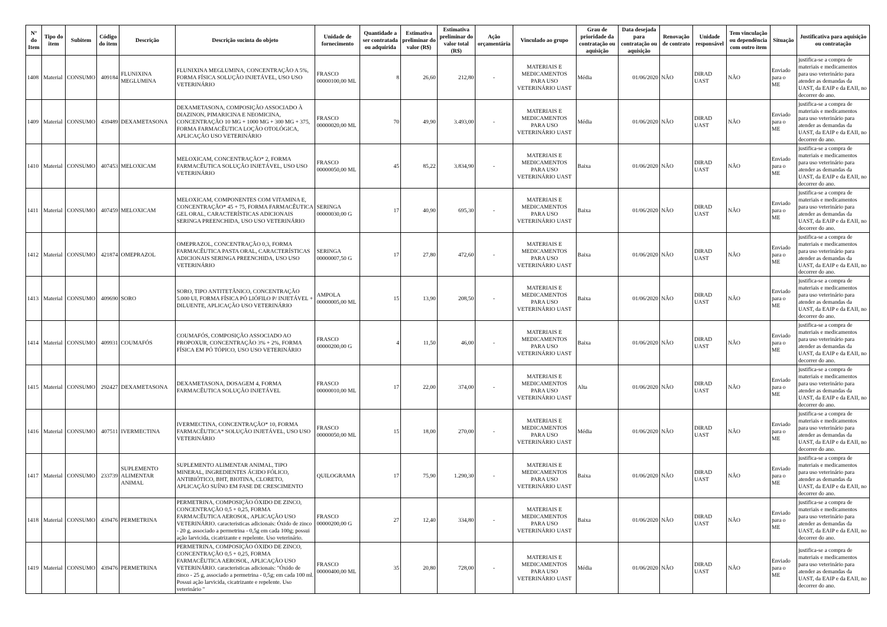| Nº do Item | Tipo do item | Subitem | Código do item | Descrição | Descrição sucinta do objeto | Unidade de fornecimento | Quantidade a ser contratada ou adquirida | Estimativa preliminar do valor (R$) | Estimativa preliminar do valor total (R$) | Ação orçamentária | Vinculado ao grupo | Grau de prioridade da contratação ou aquisição | Data desejada para contratação ou aquisição | Renovação de contrato | Unidade responsável | Tem vinculação ou dependência com outro item | Situação | Justificativa para aquisição ou contratação |
| --- | --- | --- | --- | --- | --- | --- | --- | --- | --- | --- | --- | --- | --- | --- | --- | --- | --- | --- |
| 1408 | Material | CONSUMO | 409184 | FLUNIXINA MEGLUMINA | FLUNIXINA MEGLUMINA, CONCENTRAÇÃO A 5%, FORMA FÍSICA SOLUÇÃO INJETÁVEL, USO USO VETERINÁRIO | FRASCO 00000100,00 ML | 8 | 26,60 | 212,80 | - | MATERIAIS E MEDICAMENTOS PARA USO VETERINÁRIO UAST | Média | 01/06/2020 | NÃO | DIRAD UAST | NÃO | Enviado para o ME | justifica-se a compra de materiais e medicamentos para uso veterinário para atender as demandas da UAST, da EAIP e da EAII, no decorrer do ano. |
| 1409 | Material | CONSUMO | 439489 | DEXAMETASONA | DEXAMETASONA, COMPOSIÇÃO ASSOCIADO À DIAZINON, PIMARICINA E NEOMICINA, CONCENTRAÇÃO 10 MG + 1000 MG + 300 MG + 375, FORMA FARMACÊUTICA LOÇÃO OTOLÓGICA, APLICAÇÃO USO VETERINÁRIO | FRASCO 00000020,00 ML | 70 | 49,90 | 3.493,00 | - | MATERIAIS E MEDICAMENTOS PARA USO VETERINÁRIO UAST | Média | 01/06/2020 | NÃO | DIRAD UAST | NÃO | Enviado para o ME | justifica-se a compra de materiais e medicamentos para uso veterinário para atender as demandas da UAST, da EAIP e da EAII, no decorrer do ano. |
| 1410 | Material | CONSUMO | 407453 | MELOXICAM | MELOXICAM, CONCENTRAÇÃO* 2, FORMA FARMACÊUTICA SOLUÇÃO INJETÁVEL, USO USO VETERINÁRIO | FRASCO 00000050,00 ML | 45 | 85,22 | 3.834,90 | - | MATERIAIS E MEDICAMENTOS PARA USO VETERINÁRIO UAST | Baixa | 01/06/2020 | NÃO | DIRAD UAST | NÃO | Enviado para o ME | justifica-se a compra de materiais e medicamentos para uso veterinário para atender as demandas da UAST, da EAIP e da EAII, no decorrer do ano. |
| 1411 | Material | CONSUMO | 407459 | MELOXICAM | MELOXICAM, COMPONENTES COM VITAMINA E, CONCENTRAÇÃO* 45 + 75, FORMA FARMACÊUTICA GEL ORAL, CARACTERÍSTICAS ADICIONAIS SERINGA PREENCHIDA, USO USO VETERINÁRIO | SERINGA 00000030,00 G | 17 | 40,90 | 695,30 | - | MATERIAIS E MEDICAMENTOS PARA USO VETERINÁRIO UAST | Baixa | 01/06/2020 | NÃO | DIRAD UAST | NÃO | Enviado para o ME | justifica-se a compra de materiais e medicamentos para uso veterinário para atender as demandas da UAST, da EAIP e da EAII, no decorrer do ano. |
| 1412 | Material | CONSUMO | 421874 | OMEPRAZOL | OMEPRAZOL, CONCENTRAÇÃO 0,3, FORMA FARMACÊUTICA PASTA ORAL, CARACTERÍSTICAS ADICIONAIS SERINGA PREENCHIDA, USO USO VETERINÁRIO | SERINGA 00000007,50 G | 17 | 27,80 | 472,60 | - | MATERIAIS E MEDICAMENTOS PARA USO VETERINÁRIO UAST | Baixa | 01/06/2020 | NÃO | DIRAD UAST | NÃO | Enviado para o ME | justifica-se a compra de materiais e medicamentos para uso veterinário para atender as demandas da UAST, da EAIP e da EAII, no decorrer do ano. |
| 1413 | Material | CONSUMO | 409690 | SORO | SORO, TIPO ANTITETÂNICO, CONCENTRAÇÃO 5.000 UI, FORMA FÍSICA PÓ LIÓFILO P/ INJETÁVEL + DILUENTE, APLICAÇÃO USO VETERINÁRIO | AMPOLA 00000005,00 ML | 15 | 13,90 | 208,50 | - | MATERIAIS E MEDICAMENTOS PARA USO VETERINÁRIO UAST | Baixa | 01/06/2020 | NÃO | DIRAD UAST | NÃO | Enviado para o ME | justifica-se a compra de materiais e medicamentos para uso veterinário para atender as demandas da UAST, da EAIP e da EAII, no decorrer do ano. |
| 1414 | Material | CONSUMO | 409931 | COUMAFÓS | COUMAFÓS, COMPOSIÇÃO ASSOCIADO AO PROPOXUR, CONCENTRAÇÃO 3% + 2%, FORMA FÍSICA EM PÓ TÓPICO, USO USO VETERINÁRIO | FRASCO 00000200,00 G | 4 | 11,50 | 46,00 | - | MATERIAIS E MEDICAMENTOS PARA USO VETERINÁRIO UAST | Baixa | 01/06/2020 | NÃO | DIRAD UAST | NÃO | Enviado para o ME | justifica-se a compra de materiais e medicamentos para uso veterinário para atender as demandas da UAST, da EAIP e da EAII, no decorrer do ano. |
| 1415 | Material | CONSUMO | 292427 | DEXAMETASONA | DEXAMETASONA, DOSAGEM 4, FORMA FARMACÊUTICA SOLUÇÃO INJETÁVEL | FRASCO 00000010,00 ML | 17 | 22,00 | 374,00 | - | MATERIAIS E MEDICAMENTOS PARA USO VETERINÁRIO UAST | Alta | 01/06/2020 | NÃO | DIRAD UAST | NÃO | Enviado para o ME | justifica-se a compra de materiais e medicamentos para uso veterinário para atender as demandas da UAST, da EAIP e da EAII, no decorrer do ano. |
| 1416 | Material | CONSUMO | 407511 | IVERMECTINA | IVERMECTINA, CONCENTRAÇÃO* 10, FORMA FARMACÊUTICA* SOLUÇÃO INJETÁVEL, USO USO VETERINÁRIO | FRASCO 00000050,00 ML | 15 | 18,00 | 270,00 | - | MATERIAIS E MEDICAMENTOS PARA USO VETERINÁRIO UAST | Média | 01/06/2020 | NÃO | DIRAD UAST | NÃO | Enviado para o ME | justifica-se a compra de materiais e medicamentos para uso veterinário para atender as demandas da UAST, da EAIP e da EAII, no decorrer do ano. |
| 1417 | Material | CONSUMO | 233739 | SUPLEMENTO ALIMENTAR ANIMAL | SUPLEMENTO ALIMENTAR ANIMAL, TIPO MINERAL, INGREDIENTES ÁCIDO FÓLICO, ANTIBIÓTICO, BHT, BIOTINA, CLORETO, APLICAÇÃO SUÍNO EM FASE DE CRESCIMENTO | QUILOGRAMA | 17 | 75,90 | 1.290,30 | - | MATERIAIS E MEDICAMENTOS PARA USO VETERINÁRIO UAST | Baixa | 01/06/2020 | NÃO | DIRAD UAST | NÃO | Enviado para o ME | justifica-se a compra de materiais e medicamentos para uso veterinário para atender as demandas da UAST, da EAIP e da EAII, no decorrer do ano. |
| 1418 | Material | CONSUMO | 439476 | PERMETRINA | PERMETRINA, COMPOSIÇÃO ÓXIDO DE ZINCO, CONCENTRAÇÃO 0,5 + 0,25, FORMA FARMACÊUTICA AEROSOL, APLICAÇÃO USO VETERINÁRIO. caracteristicas adicionais: Óxido de zinco - 20 g, associado a permetrina - 0,5g em cada 100g; possui ação larvicida, cicatrizante e repelente. Uso veterinário. | FRASCO 00000200,00 G | 27 | 12,40 | 334,80 | - | MATERIAIS E MEDICAMENTOS PARA USO VETERINÁRIO UAST | Baixa | 01/06/2020 | NÃO | DIRAD UAST | NÃO | Enviado para o ME | justifica-se a compra de materiais e medicamentos para uso veterinário para atender as demandas da UAST, da EAIP e da EAII, no decorrer do ano. |
| 1419 | Material | CONSUMO | 439476 | PERMETRINA | PERMETRINA, COMPOSIÇÃO ÓXIDO DE ZINCO, CONCENTRAÇÃO 0,5 + 0,25, FORMA FARMACÊUTICA AEROSOL, APLICAÇÃO USO VETERINÁRIO. caracteristicas adicionais: "Óxido de zinco - 25 g, associado a permetrina - 0,5g; em cada 100 ml. Possui ação larvicida, cicatrizante e repelente. Uso veterinário " | FRASCO 00000400,00 ML | 35 | 20,80 | 728,00 | - | MATERIAIS E MEDICAMENTOS PARA USO VETERINÁRIO UAST | Média | 01/06/2020 | NÃO | DIRAD UAST | NÃO | Enviado para o ME | justifica-se a compra de materiais e medicamentos para uso veterinário para atender as demandas da UAST, da EAIP e da EAII, no decorrer do ano. |